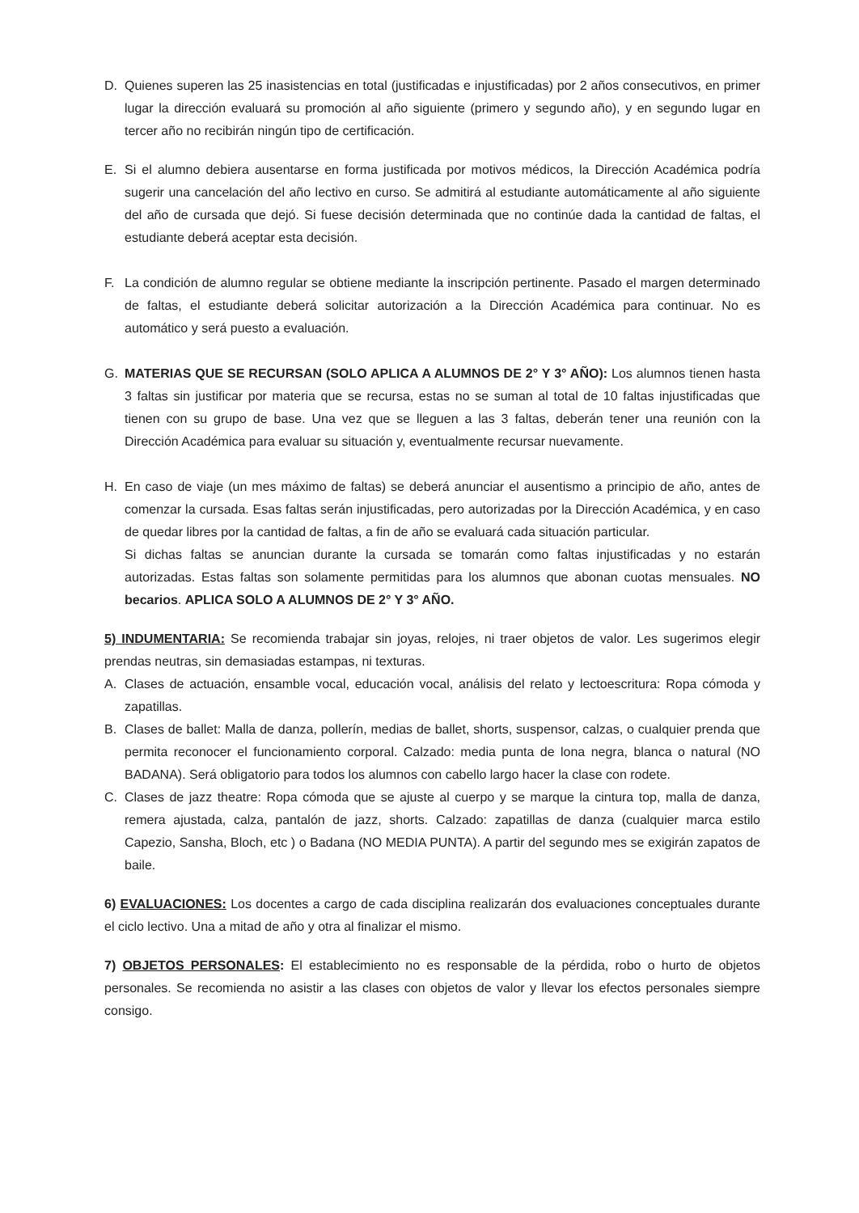D. Quienes superen las 25 inasistencias en total (justificadas e injustificadas) por 2 años consecutivos, en primer lugar la dirección evaluará su promoción al año siguiente (primero y segundo año), y en segundo lugar en tercer año no recibirán ningún tipo de certificación.
E. Si el alumno debiera ausentarse en forma justificada por motivos médicos, la Dirección Académica podría sugerir una cancelación del año lectivo en curso. Se admitirá al estudiante automáticamente al año siguiente del año de cursada que dejó. Si fuese decisión determinada que no continúe dada la cantidad de faltas, el estudiante deberá aceptar esta decisión.
F. La condición de alumno regular se obtiene mediante la inscripción pertinente. Pasado el margen determinado de faltas, el estudiante deberá solicitar autorización a la Dirección Académica para continuar. No es automático y será puesto a evaluación.
G. MATERIAS QUE SE RECURSAN (SOLO APLICA A ALUMNOS DE 2° Y 3° AÑO): Los alumnos tienen hasta 3 faltas sin justificar por materia que se recursa, estas no se suman al total de 10 faltas injustificadas que tienen con su grupo de base. Una vez que se lleguen a las 3 faltas, deberán tener una reunión con la Dirección Académica para evaluar su situación y, eventualmente recursar nuevamente.
H. En caso de viaje (un mes máximo de faltas) se deberá anunciar el ausentismo a principio de año, antes de comenzar la cursada. Esas faltas serán injustificadas, pero autorizadas por la Dirección Académica, y en caso de quedar libres por la cantidad de faltas, a fin de año se evaluará cada situación particular.
Si dichas faltas se anuncian durante la cursada se tomarán como faltas injustificadas y no estarán autorizadas. Estas faltas son solamente permitidas para los alumnos que abonan cuotas mensuales. NO becarios. APLICA SOLO A ALUMNOS DE 2° Y 3° AÑO.
5) INDUMENTARIA: Se recomienda trabajar sin joyas, relojes, ni traer objetos de valor. Les sugerimos elegir prendas neutras, sin demasiadas estampas, ni texturas.
A. Clases de actuación, ensamble vocal, educación vocal, análisis del relato y lectoescritura: Ropa cómoda y zapatillas.
B. Clases de ballet: Malla de danza, pollerín, medias de ballet, shorts, suspensor, calzas, o cualquier prenda que permita reconocer el funcionamiento corporal. Calzado: media punta de lona negra, blanca o natural (NO BADANA). Será obligatorio para todos los alumnos con cabello largo hacer la clase con rodete.
C. Clases de jazz theatre: Ropa cómoda que se ajuste al cuerpo y se marque la cintura top, malla de danza, remera ajustada, calza, pantalón de jazz, shorts. Calzado: zapatillas de danza (cualquier marca estilo Capezio, Sansha, Bloch, etc ) o Badana (NO MEDIA PUNTA). A partir del segundo mes se exigirán zapatos de baile.
6) EVALUACIONES: Los docentes a cargo de cada disciplina realizarán dos evaluaciones conceptuales durante el ciclo lectivo. Una a mitad de año y otra al finalizar el mismo.
7) OBJETOS PERSONALES: El establecimiento no es responsable de la pérdida, robo o hurto de objetos personales. Se recomienda no asistir a las clases con objetos de valor y llevar los efectos personales siempre consigo.